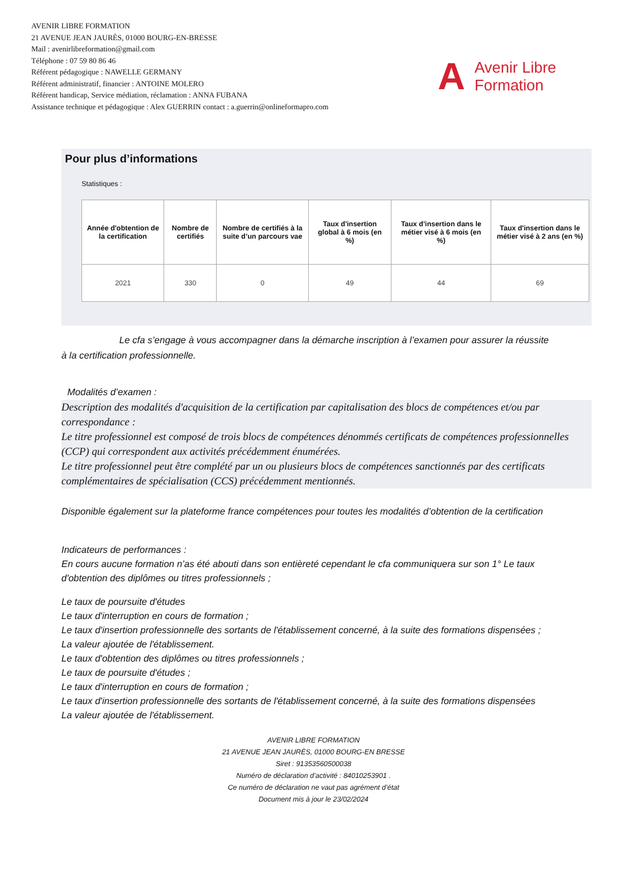AVENIR LIBRE FORMATION
21 AVENUE JEAN JAURÈS, 01000 BOURG-EN-BRESSE
Mail : avenirlibreformation@gmail.com
Téléphone : 07 59 80 86 46
Référent pédagogique : NAWELLE GERMANY
Référent administratif, financier : ANTOINE MOLERO
Référent handicap, Service médiation, réclamation : ANNA FUBANA
Assistance technique et pédagogique : Alex GUERRIN contact : a.guerrin@onlineformapro.com
A Avenir Libre
Formation
Pour plus d’informations
Statistiques :
| Année d'obtention de la certification | Nombre de certifiés | Nombre de certifiés à la suite d’un parcours vae | Taux d'insertion global à 6 mois (en %) | Taux d'insertion dans le métier visé à 6 mois (en %) | Taux d'insertion dans le métier visé à 2 ans (en %) |
| --- | --- | --- | --- | --- | --- |
| 2021 | 330 | 0 | 49 | 44 | 69 |
Le cfa s’engage à vous accompagner dans la démarche inscription à l’examen pour assurer la réussite
à la certification professionnelle.
Modalités d’examen :
Description des modalités d'acquisition de la certification par capitalisation des blocs de compétences et/ou par correspondance :
Le titre professionnel est composé de trois blocs de compétences dénommés certificats de compétences professionnelles (CCP) qui correspondent aux activités précédemment énumérées.
Le titre professionnel peut être complété par un ou plusieurs blocs de compétences sanctionnés par des certificats complémentaires de spécialisation (CCS) précédemment mentionnés.
Disponible également sur la plateforme france compétences pour toutes les modalités d’obtention de la certification
Indicateurs de performances :
En cours aucune formation n’as été abouti dans son entièreté cependant le cfa communiquera sur son 1° Le taux d'obtention des diplômes ou titres professionnels ;
Le taux de poursuite d'études
Le taux d'interruption en cours de formation ;
Le taux d'insertion professionnelle des sortants de l'établissement concerné, à la suite des formations dispensées ;
La valeur ajoutée de l'établissement.
Le taux d'obtention des diplômes ou titres professionnels ;
Le taux de poursuite d'études ;
Le taux d'interruption en cours de formation ;
Le taux d'insertion professionnelle des sortants de l'établissement concerné, à la suite des formations dispensées
La valeur ajoutée de l'établissement.
AVENIR LIBRE FORMATION
21 AVENUE JEAN JAURÈS, 01000 BOURG-EN BRESSE
Siret : 91353560500038
Numéro de déclaration d’activité : 84010253901 .
Ce numéro de déclaration ne vaut pas agrément d’état
Document mis à jour le 23/02/2024